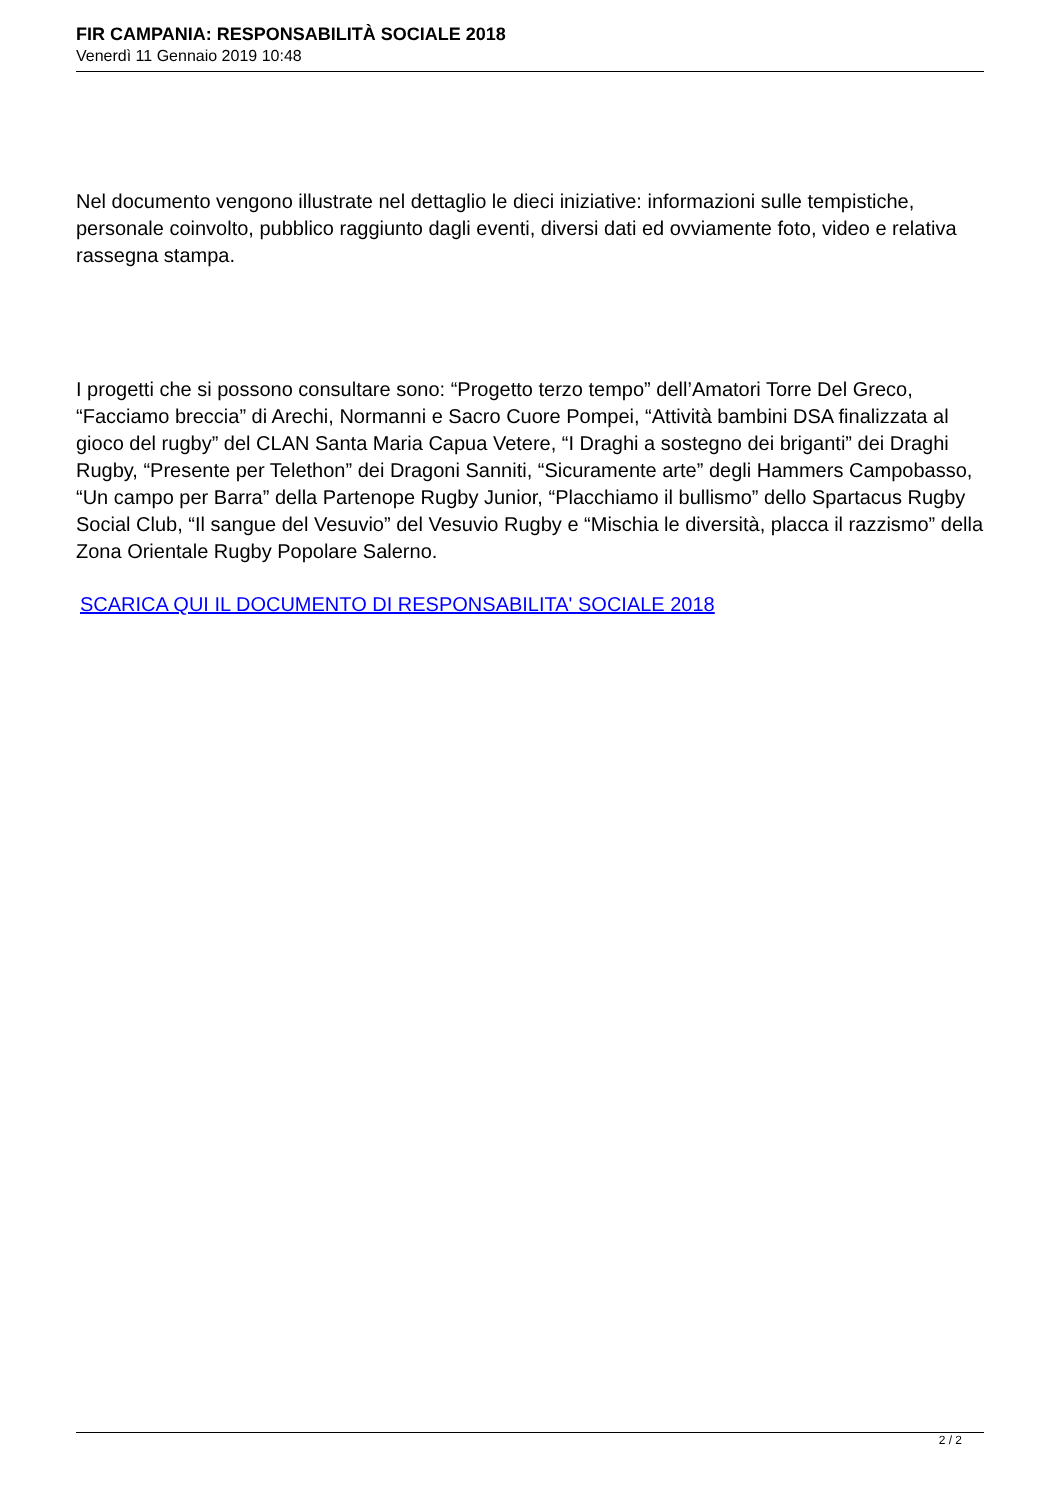FIR CAMPANIA: RESPONSABILITÀ SOCIALE 2018
Venerdì 11 Gennaio 2019 10:48
Nel documento vengono illustrate nel dettaglio le dieci iniziative: informazioni sulle tempistiche, personale coinvolto, pubblico raggiunto dagli eventi, diversi dati ed ovviamente foto, video e relativa rassegna stampa.
I progetti che si possono consultare sono: “Progetto terzo tempo” dell’Amatori Torre Del Greco, “Facciamo breccia” di Arechi, Normanni e Sacro Cuore Pompei, “Attività bambini DSA finalizzata al gioco del rugby” del CLAN Santa Maria Capua Vetere, “I Draghi a sostegno dei briganti” dei Draghi Rugby, “Presente per Telethon” dei Dragoni Sanniti, “Sicuramente arte” degli Hammers Campobasso, “Un campo per Barra” della Partenope Rugby Junior, “Placchiamo il bullismo” dello Spartacus Rugby Social Club, “Il sangue del Vesuvio” del Vesuvio Rugby e “Mischia le diversità, placca il razzismo” della Zona Orientale Rugby Popolare Salerno.
SCARICA QUI IL DOCUMENTO DI RESPONSABILITA' SOCIALE 2018
2 / 2